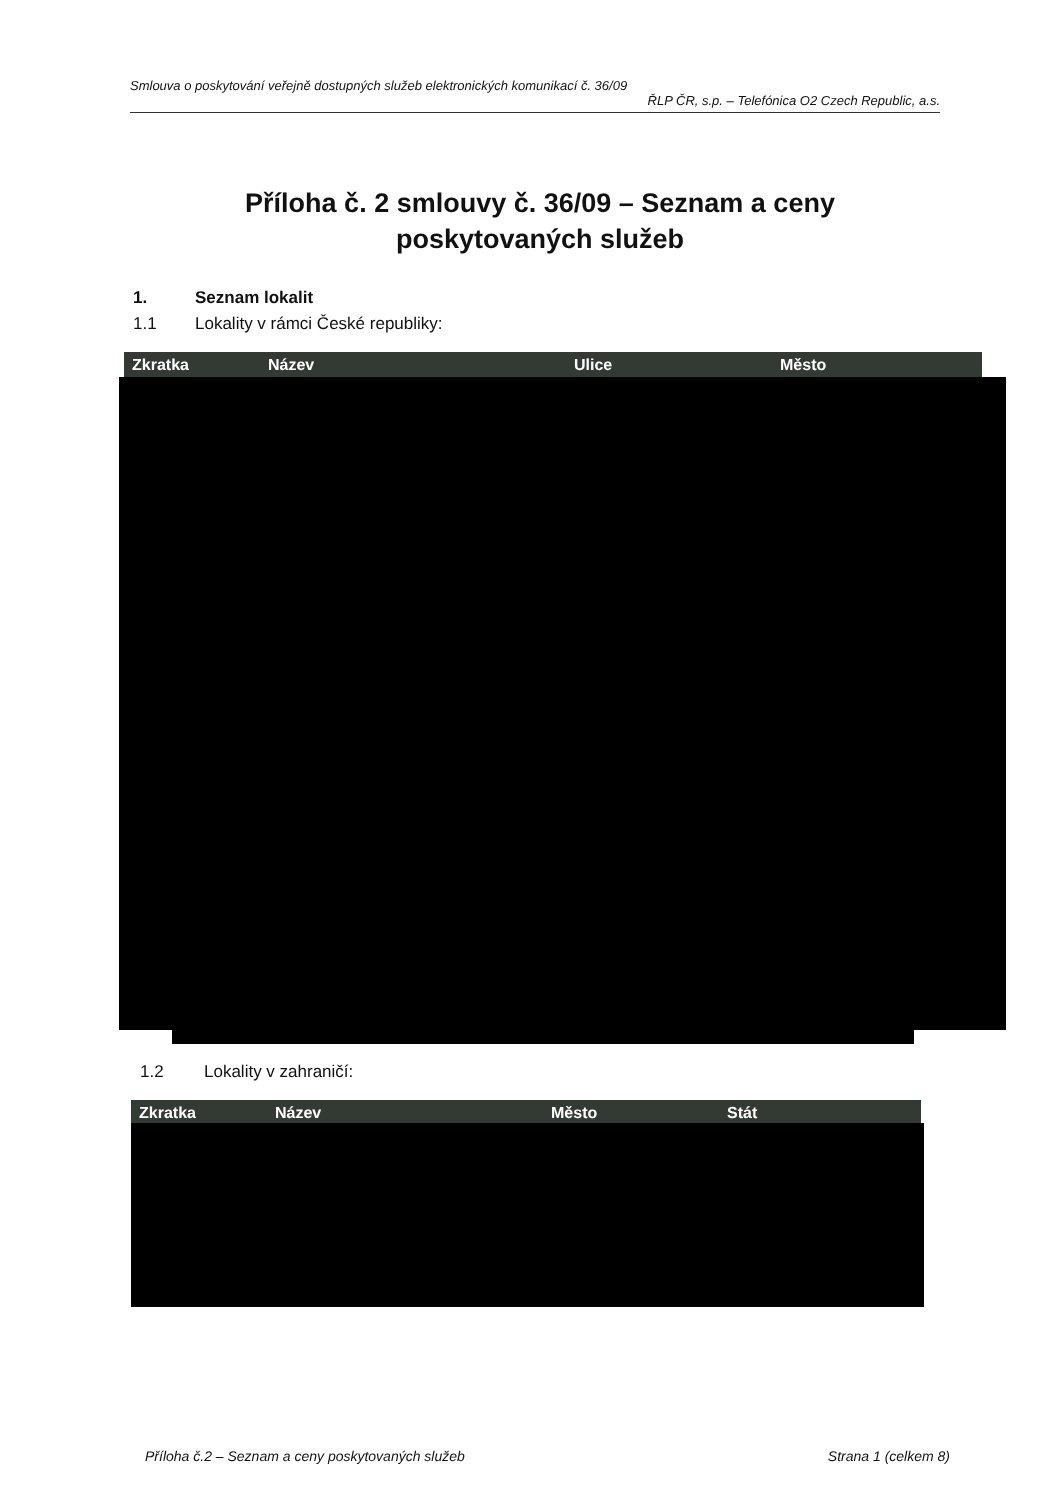Smlouva o poskytování veřejně dostupných služeb elektronických komunikací č. 36/09
ŘLP ČR, s.p. – Telefónica O2 Czech Republic, a.s.
Příloha č. 2 smlouvy č. 36/09 – Seznam a ceny poskytovaných služeb
1. Seznam lokalit
1.1 Lokality v rámci České republiky:
| Zkratka | Název | Ulice | Město |
| --- | --- | --- | --- |
1.2 Lokality v zahraničí:
| Zkratka | Název | Město | Stát |
| --- | --- | --- | --- |
Příloha č.2 – Seznam a ceny poskytovaných služeb Strana 1 (celkem 8)